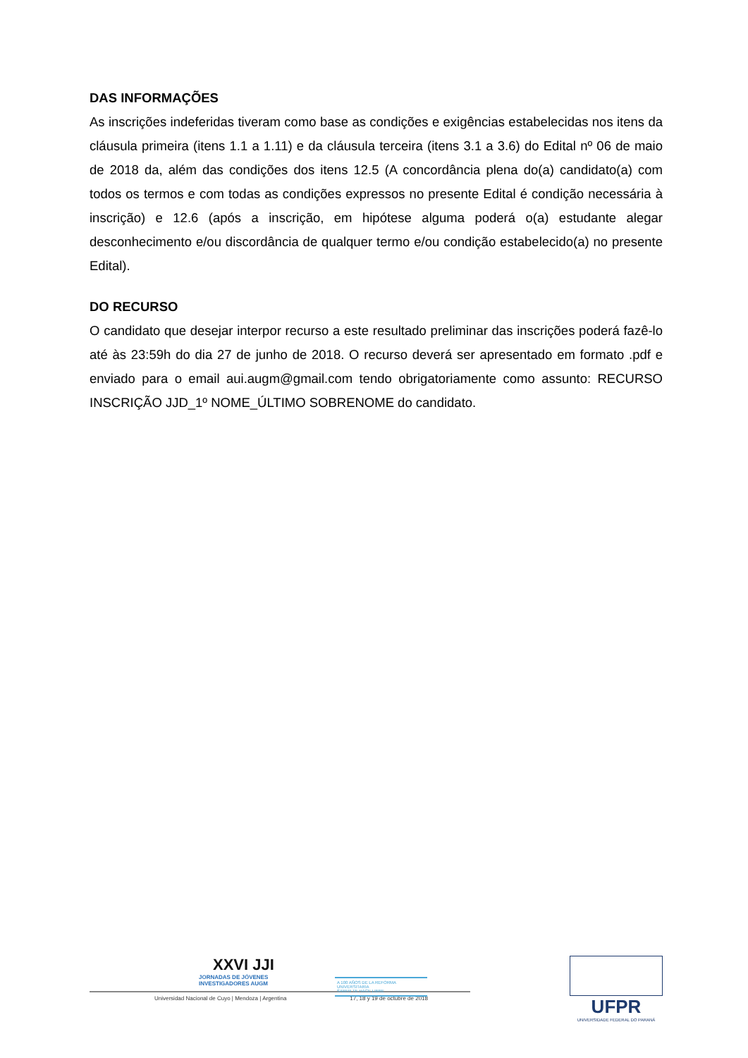DAS INFORMAÇÕES
As inscrições indeferidas tiveram como base as condições e exigências estabelecidas nos itens da cláusula primeira (itens 1.1 a 1.11) e da cláusula terceira (itens 3.1 a 3.6) do Edital nº 06 de maio de 2018 da, além das condições dos itens 12.5 (A concordância plena do(a) candidato(a) com todos os termos e com todas as condições expressos no presente Edital é condição necessária à inscrição) e 12.6 (após a inscrição, em hipótese alguma poderá o(a) estudante alegar desconhecimento e/ou discordância de qualquer termo e/ou condição estabelecido(a) no presente Edital).
DO RECURSO
O candidato que desejar interpor recurso a este resultado preliminar das inscrições poderá fazê-lo até às 23:59h do dia 27 de junho de 2018. O recurso deverá ser apresentado em formato .pdf e enviado para o email aui.augm@gmail.com tendo obrigatoriamente como assunto: RECURSO INSCRIÇÃO JJD_1º NOME_ÚLTIMO SOBRENOME do candidato.
XXVI JJI
JORNADAS DE JÓVENES
INVESTIGADORES AUGM
Universidad Nacional de Cuyo | Mendoza | Argentina 17, 18 y 19 de octubre de 2018
A 100 AÑOS DE LA REFORMA UNIVERSITARIA
SABER TE HACE LIBRE
UFPR
UNIVERSIDADE FEDERAL DO PARANÁ